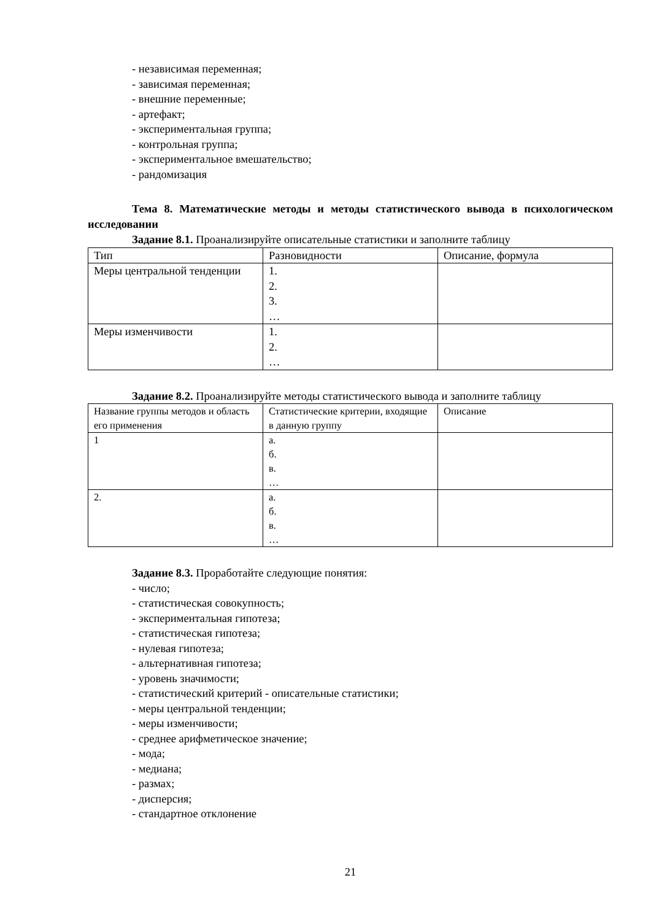- независимая переменная;
- зависимая переменная;
- внешние переменные;
- артефакт;
- экспериментальная группа;
- контрольная группа;
- экспериментальное вмешательство;
- рандомизация
Тема 8. Математические методы и методы статистического вывода в психологическом исследовании
Задание 8.1. Проанализируйте описательные статистики и заполните таблицу
| Тип | Разновидности | Описание, формула |
| Меры центральной тенденции | 1. 2. 3. … | |
| Меры изменчивости | 1. 2. … | |
Задание 8.2. Проанализируйте методы статистического вывода и заполните таблицу
| Название группы методов и область его применения | Статистические критерии, входящие в данную группу | Описание |
| 1 | а. б. в. … | |
| 2. | а. б. в. … | |
Задание 8.3. Проработайте следующие понятия:
- число;
- статистическая совокупность;
- экспериментальная гипотеза;
- статистическая гипотеза;
- нулевая гипотеза;
- альтернативная гипотеза;
- уровень значимости;
- статистический критерий - описательные статистики;
- меры центральной тенденции;
- меры изменчивости;
- среднее арифметическое значение;
- мода;
- медиана;
- размах;
- дисперсия;
- стандартное отклонение
21